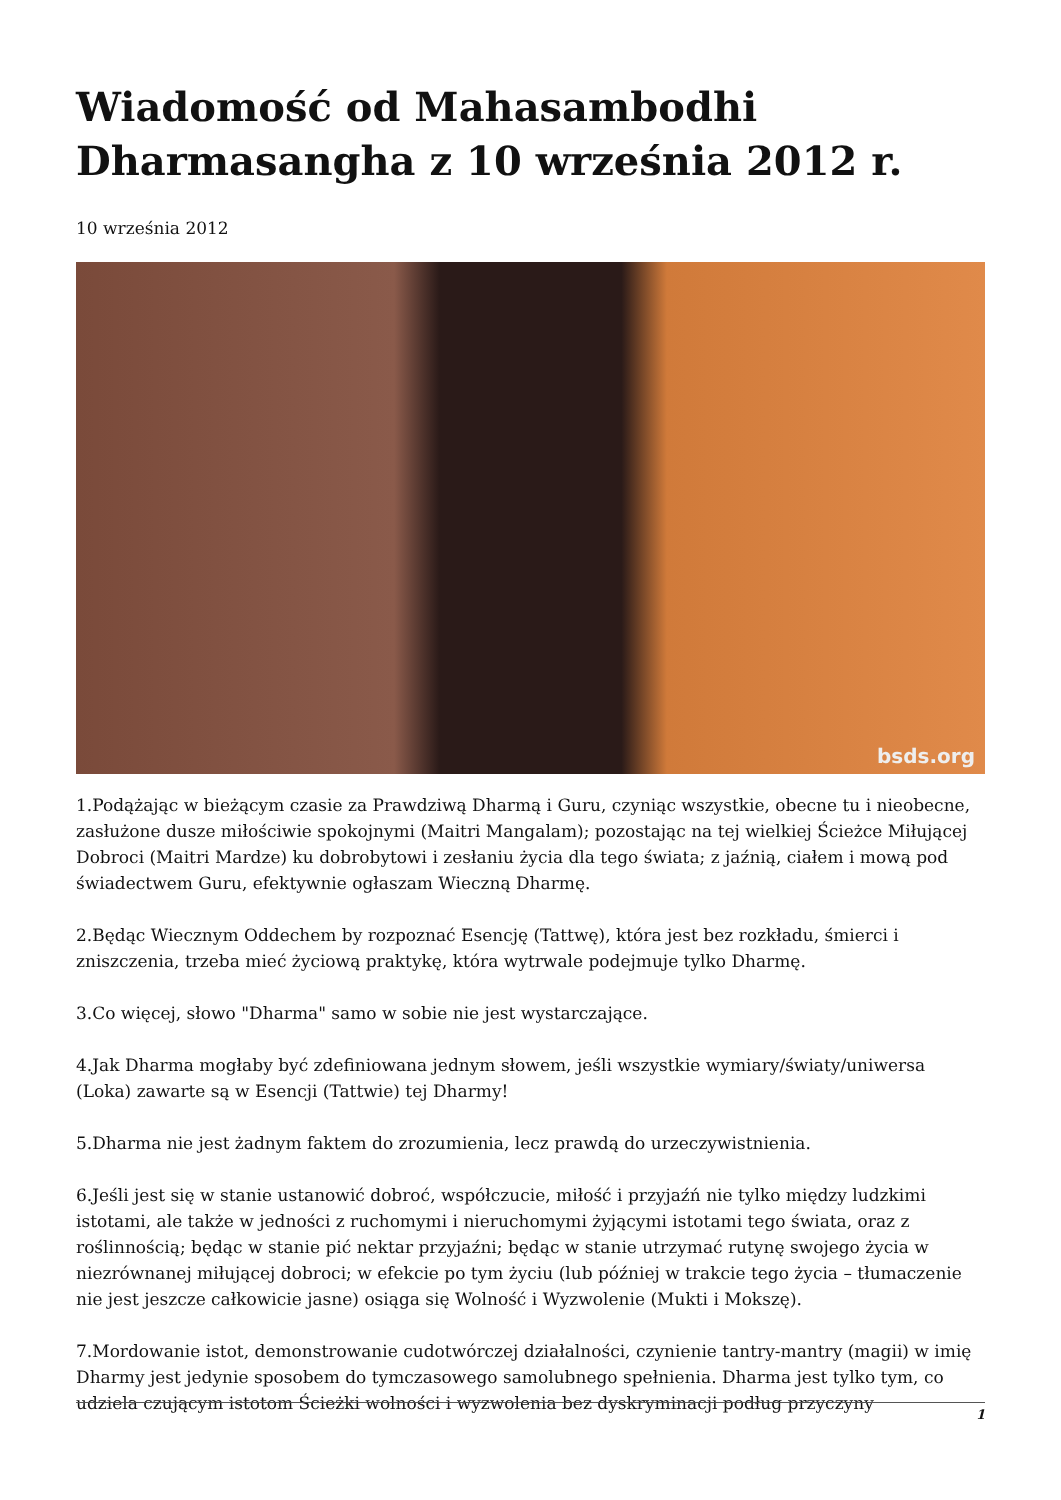Wiadomość od Mahasambodhi Dharmasangha z 10 września 2012 r.
10 września 2012
bsds.org
1.Podążając w bieżącym czasie za Prawdziwą Dharmą i Guru, czyniąc wszystkie, obecne tu i nieobecne, zasłużone dusze miłościwie spokojnymi (Maitri Mangalam); pozostając na tej wielkiej Ścieżce Miłującej Dobroci (Maitri Mardze) ku dobrobytowi i zesłaniu życia dla tego świata; z jaźnią, ciałem i mową pod świadectwem Guru, efektywnie ogłaszam Wieczną Dharmę.
2.Będąc Wiecznym Oddechem by rozpoznać Esencję (Tattwę), która jest bez rozkładu, śmierci i zniszczenia, trzeba mieć życiową praktykę, która wytrwale podejmuje tylko Dharmę.
3.Co więcej, słowo "Dharma" samo w sobie nie jest wystarczające.
4.Jak Dharma mogłaby być zdefiniowana jednym słowem, jeśli wszystkie wymiary/światy/uniwersa (Loka) zawarte są w Esencji (Tattwie) tej Dharmy!
5.Dharma nie jest żadnym faktem do zrozumienia, lecz prawdą do urzeczywistnienia.
6.Jeśli jest się w stanie ustanowić dobroć, współczucie, miłość i przyjaźń nie tylko między ludzkimi istotami, ale także w jedności z ruchomymi i nieruchomymi żyjącymi istotami tego świata, oraz z roślinnością; będąc w stanie pić nektar przyjaźni; będąc w stanie utrzymać rutynę swojego życia w niezrównanej miłującej dobroci; w efekcie po tym życiu (lub później w trakcie tego życia – tłumaczenie nie jest jeszcze całkowicie jasne) osiąga się Wolność i Wyzwolenie (Mukti i Mokszę).
7.Mordowanie istot, demonstrowanie cudotwórczej działalności, czynienie tantry-mantry (magii) w imię Dharmy jest jedynie sposobem do tymczasowego samolubnego spełnienia. Dharma jest tylko tym, co udziela czującym istotom Ścieżki wolności i wyzwolenia bez dyskryminacji podług przyczyny
1